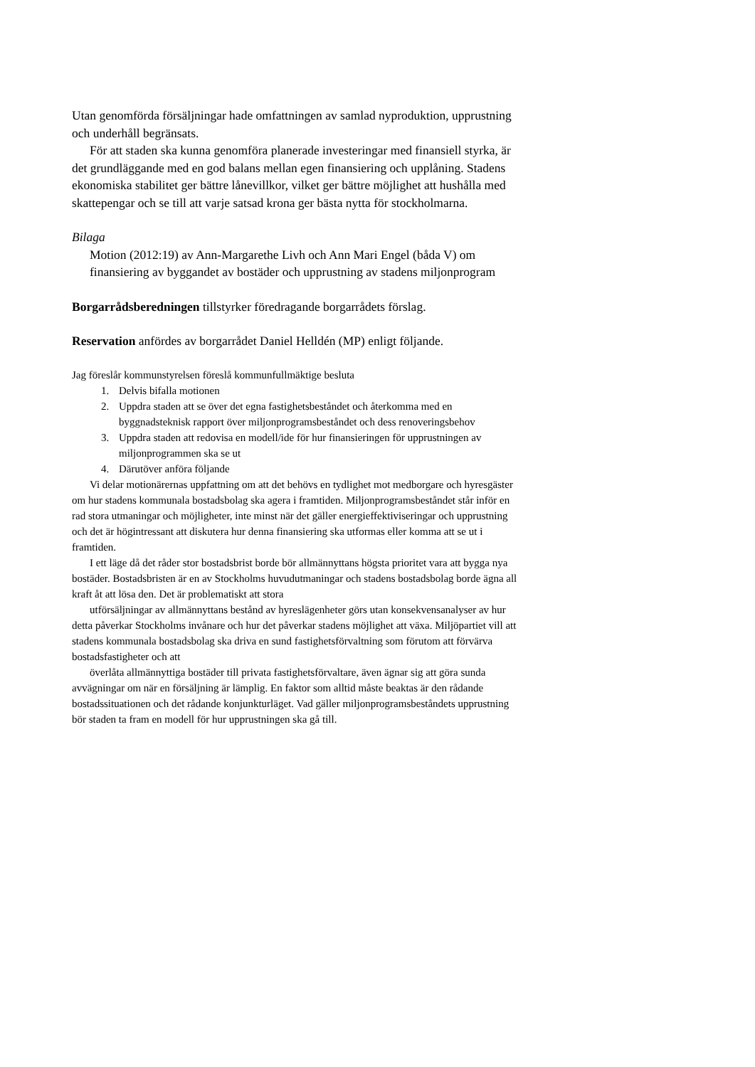Utan genomförda försäljningar hade omfattningen av samlad nyproduktion, upprustning och underhåll begränsats.
För att staden ska kunna genomföra planerade investeringar med finansiell styrka, är det grundläggande med en god balans mellan egen finansiering och upplåning. Stadens ekonomiska stabilitet ger bättre lånevillkor, vilket ger bättre möjlighet att hushålla med skattepengar och se till att varje satsad krona ger bästa nytta för stockholmarna.
Bilaga
Motion (2012:19) av Ann-Margarethe Livh och Ann Mari Engel (båda V) om finansiering av byggandet av bostäder och upprustning av stadens miljonprogram
Borgarrådsberedningen tillstyrker föredragande borgarrådets förslag.
Reservation anfördes av borgarrådet Daniel Helldén (MP) enligt följande.
Jag föreslår kommunstyrelsen föreslå kommunfullmäktige besluta
1. Delvis bifalla motionen
2. Uppdra staden att se över det egna fastighetsbeståndet och återkomma med en byggnadsteknisk rapport över miljonprogramsbeståndet och dess renoveringsbehov
3. Uppdra staden att redovisa en modell/ide för hur finansieringen för upprustningen av miljonprogrammen ska se ut
4. Därutöver anföra följande
Vi delar motionärernas uppfattning om att det behövs en tydlighet mot medborgare och hyresgäster om hur stadens kommunala bostadsbolag ska agera i framtiden. Miljonprogramsbeståndet står inför en rad stora utmaningar och möjligheter, inte minst när det gäller energieffektiviseringar och upprustning och det är högintressant att diskutera hur denna finansiering ska utformas eller komma att se ut i framtiden.
I ett läge då det råder stor bostadsbrist borde bör allmännyttans högsta prioritet vara att bygga nya bostäder. Bostadsbristen är en av Stockholms huvudutmaningar och stadens bostadsbolag borde ägna all kraft åt att lösa den. Det är problematiskt att stora
utförsäljningar av allmännyttans bestånd av hyreslägenheter görs utan konsekvensanalyser av hur detta påverkar Stockholms invånare och hur det påverkar stadens möjlighet att växa. Miljöpartiet vill att stadens kommunala bostadsbolag ska driva en sund fastighetsförvaltning som förutom att förvärva bostadsfastigheter och att
överlåta allmännyttiga bostäder till privata fastighetsförvaltare, även ägnar sig att göra sunda avvägningar om när en försäljning är lämplig. En faktor som alltid måste beaktas är den rådande bostadssituationen och det rådande konjunkturläget. Vad gäller miljonprogramsbeståndets upprustning bör staden ta fram en modell för hur upprustningen ska gå till.